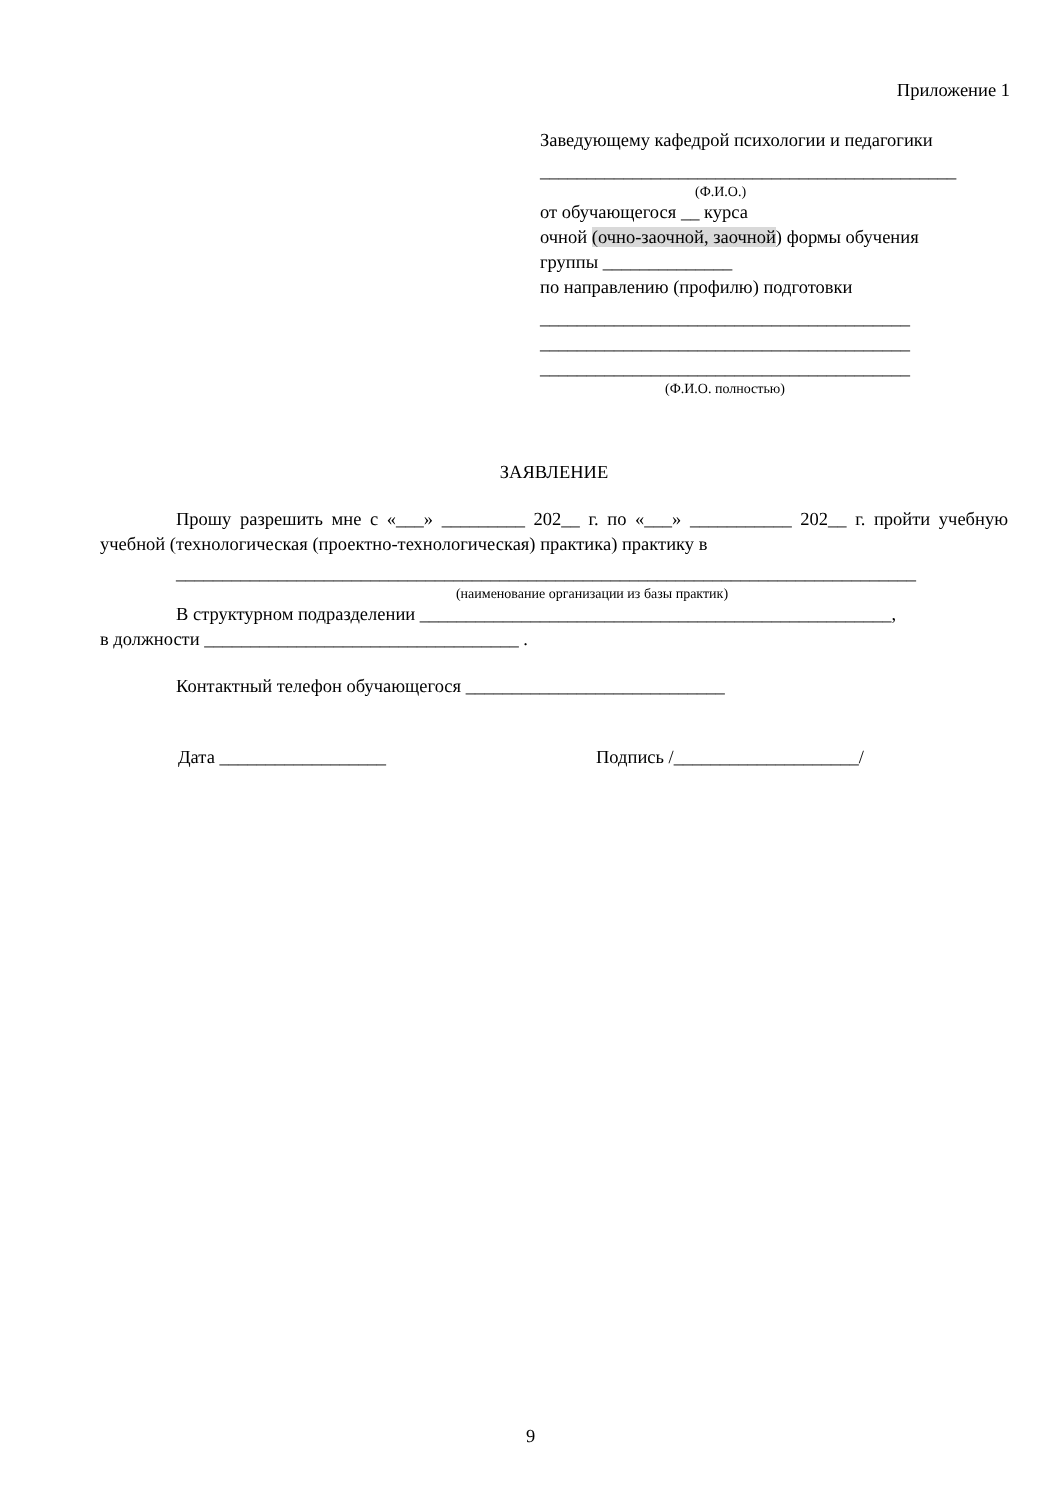Приложение 1
Заведующему кафедрой психологии и педагогики
_____________________________________________
(Ф.И.О.)
от обучающегося __ курса
очной (очно-заочной, заочной) формы обучения
группы ______________
по направлению (профилю) подготовки
________________________________________
________________________________________
________________________________________
(Ф.И.О. полностью)
ЗАЯВЛЕНИЕ
Прошу разрешить мне с «___» _________ 202__ г. по «___» ___________ 202__ г. пройти учебную учебной (технологическая (проектно-технологическая) практика) практику в
________________________________________________________________________________
(наименование организации из базы практик)
В структурном подразделении ___________________________________________________,
в должности __________________________________ .
Контактный телефон обучающегося ____________________________
Дата __________________ Подпись /____________________/
9